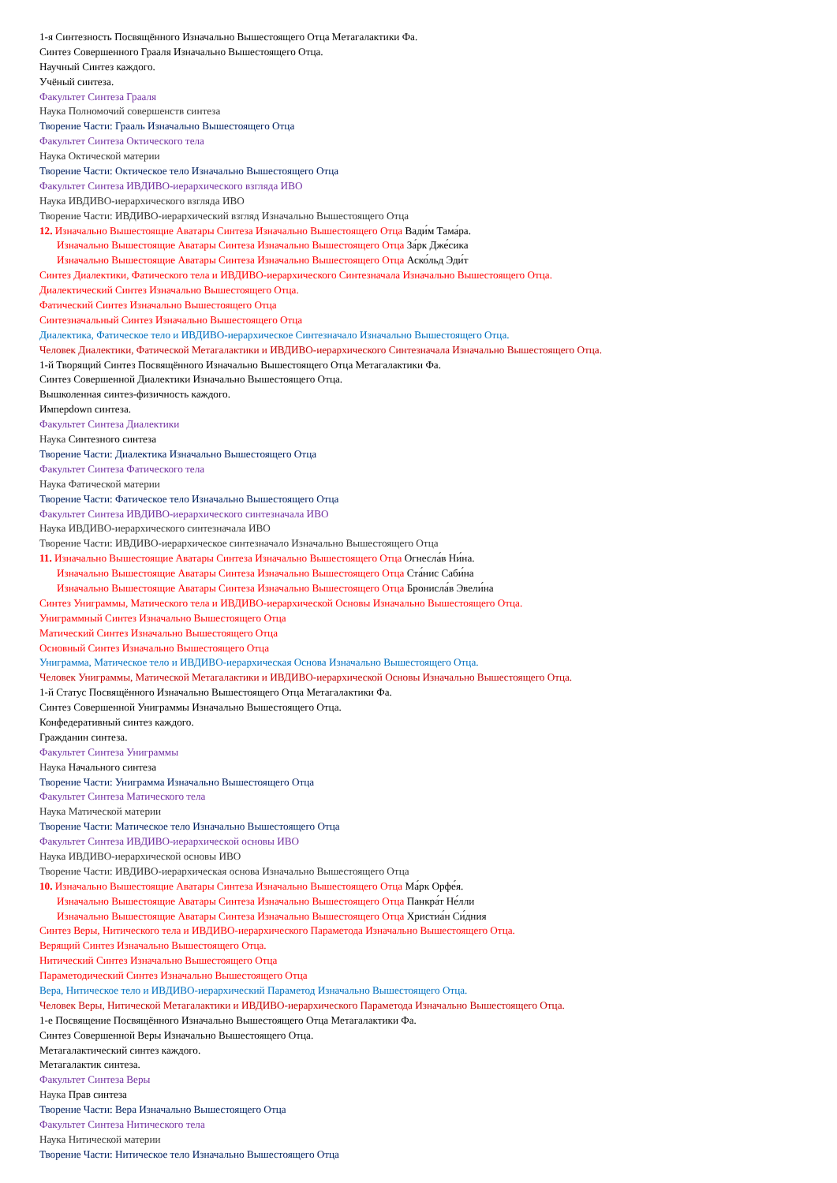1-я Синтезность Посвящённого Изначально Вышестоящего Отца Метагалактики Фа.
Синтез Совершенного Грааля Изначально Вышестоящего Отца.
Научный Синтез каждого.
Учёный синтеза.
Факультет Синтеза Грааля
Наука Полномочий совершенств синтеза
Творение Части: Грааль Изначально Вышестоящего Отца
Факультет Синтеза Октического тела
Наука Октической материи
Творение Части: Октическое тело Изначально Вышестоящего Отца
Факультет Синтеза ИВДИВО-иерархического взгляда ИВО
Наука ИВДИВО-иерархического взгляда ИВО
Творение Части: ИВДИВО-иерархический взгляд Изначально Вышестоящего Отца
12. Изначально Вышестоящие Аватары Синтеза Изначально Вышестоящего Отца Вади́м Тама́ра.
Изначально Вышестоящие Аватары Синтеза Изначально Вышестоящего Отца За́рк Дже́сика
Изначально Вышестоящие Аватары Синтеза Изначально Вышестоящего Отца Аско́льд Эди́т
Синтез Диалектики, Фатического тела и ИВДИВО-иерархического Синтезначала Изначально Вышестоящего Отца.
Диалектический Синтез Изначально Вышестоящего Отца.
Фатический Синтез Изначально Вышестоящего Отца
Синтезначальный Синтез Изначально Вышестоящего Отца
Диалектика, Фатическое тело и ИВДИВО-иерархическое Синтезначало Изначально Вышестоящего Отца.
Человек Диалектики, Фатической Метагалактики и ИВДИВО-иерархического Синтезначала Изначально Вышестоящего Отца.
1-й Творящий Синтез Посвящённого Изначально Вышестоящего Отца Метагалактики Фа.
Синтез Совершенной Диалектики Изначально Вышестоящего Отца.
Вышколенная синтез-физичность каждого.
Имперdown синтеза.
Факультет Синтеза Диалектики
Наука Синтезного синтеза
Творение Части: Диалектика Изначально Вышестоящего Отца
Факультет Синтеза Фатического тела
Наука Фатической материи
Творение Части: Фатическое тело Изначально Вышестоящего Отца
Факультет Синтеза ИВДИВО-иерархического синтезначала ИВО
Наука ИВДИВО-иерархического синтезначала ИВО
Творение Части: ИВДИВО-иерархическое синтезначало Изначально Вышестоящего Отца
11. Изначально Вышестоящие Аватары Синтеза Изначально Вышестоящего Отца Огнесла́в Ни́на.
Изначально Вышестоящие Аватары Синтеза Изначально Вышестоящего Отца Ста́нис Саби́на
Изначально Вышестоящие Аватары Синтеза Изначально Вышестоящего Отца Бронисла́в Эвели́на
Синтез Униграммы, Матического тела и ИВДИВО-иерархической Основы Изначально Вышестоящего Отца.
Униграммный Синтез Изначально Вышестоящего Отца
Матический Синтез Изначально Вышестоящего Отца
Основный Синтез Изначально Вышестоящего Отца
Униграмма, Матическое тело и ИВДИВО-иерархическая Основа Изначально Вышестоящего Отца.
Человек Униграммы, Матической Метагалактики и ИВДИВО-иерархической Основы Изначально Вышестоящего Отца.
1-й Статус Посвящённого Изначально Вышестоящего Отца Метагалактики Фа.
Синтез Совершенной Униграммы Изначально Вышестоящего Отца.
Конфедеративный синтез каждого.
Гражданин синтеза.
Факультет Синтеза Униграммы
Наука Начального синтеза
Творение Части: Униграмма Изначально Вышестоящего Отца
Факультет Синтеза Матического тела
Наука Матической материи
Творение Части: Матическое тело Изначально Вышестоящего Отца
Факультет Синтеза ИВДИВО-иерархической основы ИВО
Наука ИВДИВО-иерархической основы ИВО
Творение Части: ИВДИВО-иерархическая основа Изначально Вышестоящего Отца
10. Изначально Вышестоящие Аватары Синтеза Изначально Вышестоящего Отца Ма́рк Орфе́я.
Изначально Вышестоящие Аватары Синтеза Изначально Вышестоящего Отца Панкра́т Не́лли
Изначально Вышестоящие Аватары Синтеза Изначально Вышестоящего Отца Христиа́н Си́дния
Синтез Веры, Нитического тела и ИВДИВО-иерархического Параметода Изначально Вышестоящего Отца.
Верящий Синтез Изначально Вышестоящего Отца.
Нитический Синтез Изначально Вышестоящего Отца
Параметодический Синтез Изначально Вышестоящего Отца
Вера, Нитическое тело и ИВДИВО-иерархический Параметод Изначально Вышестоящего Отца.
Человек Веры, Нитической Метагалактики и ИВДИВО-иерархического Параметода Изначально Вышестоящего Отца.
1-е Посвящение Посвящённого Изначально Вышестоящего Отца Метагалактики Фа.
Синтез Совершенной Веры Изначально Вышестоящего Отца.
Метагалактический синтез каждого.
Метагалактик синтеза.
Факультет Синтеза Веры
Наука Прав синтеза
Творение Части: Вера Изначально Вышестоящего Отца
Факультет Синтеза Нитического тела
Наука Нитической материи
Творение Части: Нитическое тело Изначально Вышестоящего Отца